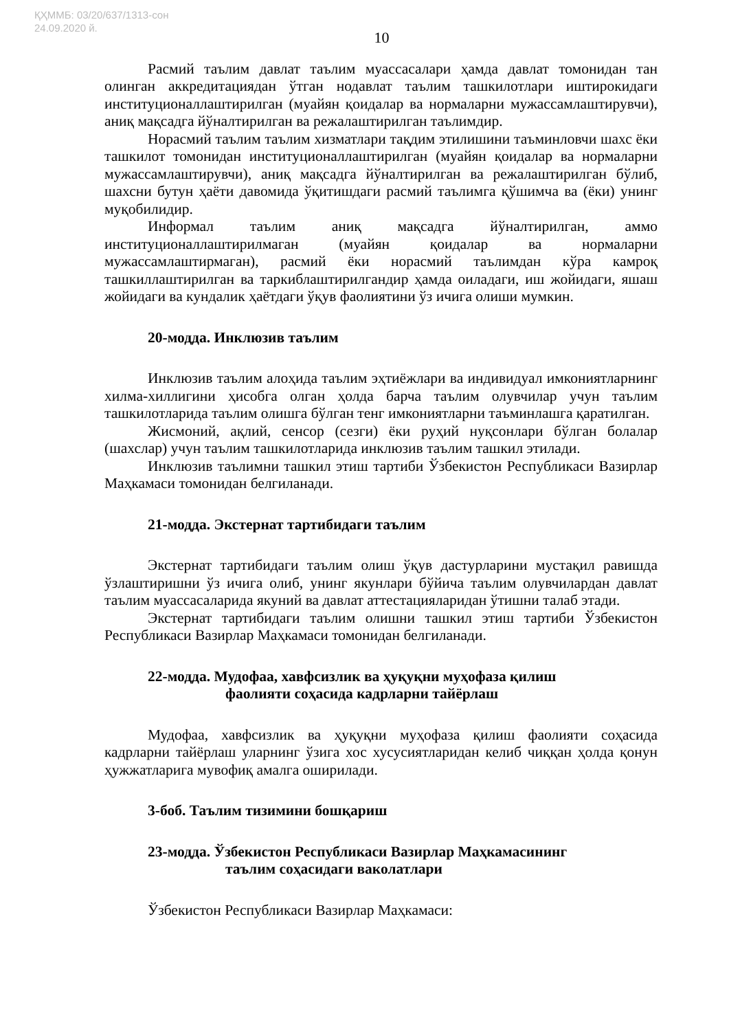ҚҲММБ: 03/20/637/1313-сон
24.09.2020 й.
10
Расмий таълим давлат таълим муассасалари ҳамда давлат томонидан тан олинган аккредитациядан ўтган нодавлат таълим ташкилотлари иштирокидаги институционаллаштирилган (муайян қоидалар ва нормаларни мужассамлаштирувчи), аниқ мақсадга йўналтирилган ва режалаштирилган таълимдир.
Норасмий таълим таълим хизматлари тақдим этилишини таъминловчи шахс ёки ташкилот томонидан институционаллаштирилган (муайян қоидалар ва нормаларни мужассамлаштирувчи), аниқ мақсадга йўналтирилган ва режалаштирилган бўлиб, шахсни бутун ҳаёти давомида ўқитишдаги расмий таълимга қўшимча ва (ёки) унинг муқобилидир.
Информал таълим аниқ мақсадга йўналтирилган, аммо институционаллаштирилмаган (муайян қоидалар ва нормаларни мужассамлаштирмаган), расмий ёки норасмий таълимдан кўра камроқ ташкиллаштирилган ва таркиблаштирилгандир ҳамда оиладаги, иш жойидаги, яшаш жойидаги ва кундалик ҳаётдаги ўқув фаолиятини ўз ичига олиши мумкин.
20-модда. Инклюзив таълим
Инклюзив таълим алоҳида таълим эҳтиёжлари ва индивидуал имкониятларнинг хилма-хиллигини ҳисобга олган ҳолда барча таълим олувчилар учун таълим ташкилотларида таълим олишга бўлган тенг имкониятларни таъминлашга қаратилган.
Жисмоний, ақлий, сенсор (сезги) ёки руҳий нуқсонлари бўлган болалар (шахслар) учун таълим ташкилотларида инклюзив таълим ташкил этилади.
Инклюзив таълимни ташкил этиш тартиби Ўзбекистон Республикаси Вазирлар Маҳкамаси томонидан белгиланади.
21-модда. Экстернат тартибидаги таълим
Экстернат тартибидаги таълим олиш ўқув дастурларини мустақил равишда ўзлаштиришни ўз ичига олиб, унинг якунлари бўйича таълим олувчилардан давлат таълим муассасаларида якуний ва давлат аттестацияларидан ўтишни талаб этади.
Экстернат тартибидаги таълим олишни ташкил этиш тартиби Ўзбекистон Республикаси Вазирлар Маҳкамаси томонидан белгиланади.
22-модда. Мудофаа, хавфсизлик ва ҳуқуқни муҳофаза қилиш
фаолияти соҳасида кадрларни тайёрлаш
Мудофаа, хавфсизлик ва ҳуқуқни муҳофаза қилиш фаолияти соҳасида кадрларни тайёрлаш уларнинг ўзига хос хусусиятларидан келиб чиққан ҳолда қонун ҳужжатларига мувофиқ амалга оширилади.
3-боб. Таълим тизимини бошқариш
23-модда. Ўзбекистон Республикаси Вазирлар Маҳкамасининг
таълим соҳасидаги ваколатлари
Ўзбекистон Республикаси Вазирлар Маҳкамаси: